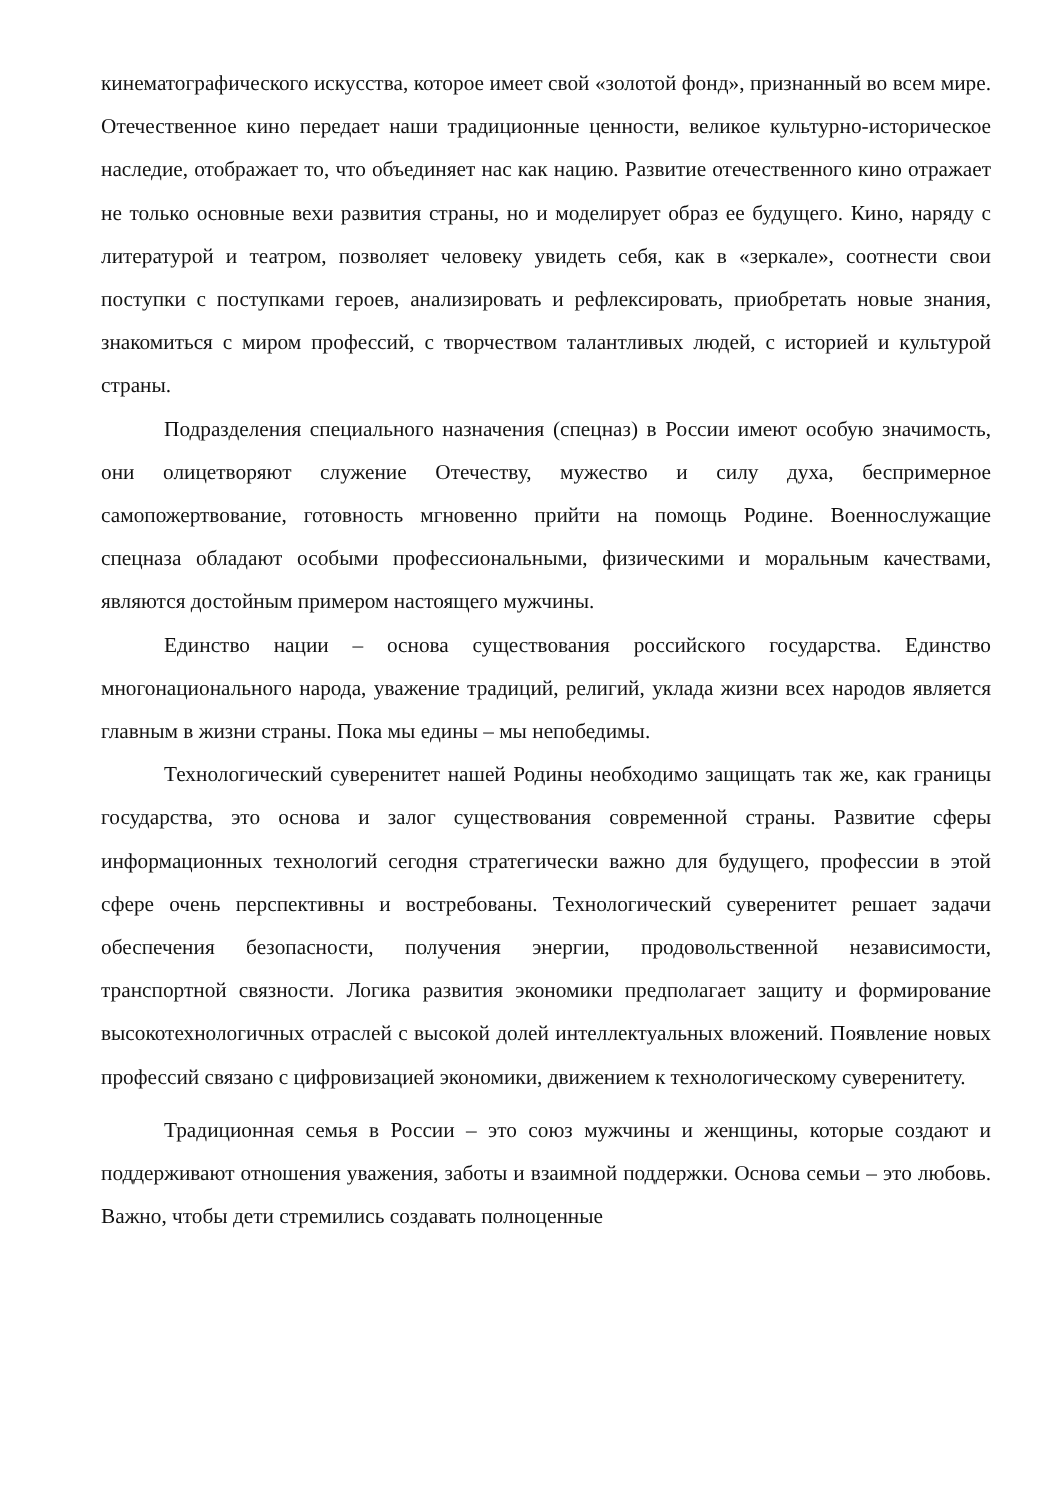кинематографического искусства, которое имеет свой «золотой фонд», признанный во всем мире. Отечественное кино передает наши традиционные ценности, великое культурно-историческое наследие, отображает то, что объединяет нас как нацию. Развитие отечественного кино отражает не только основные вехи развития страны, но и моделирует образ ее будущего. Кино, наряду с литературой и театром, позволяет человеку увидеть себя, как в «зеркале», соотнести свои поступки с поступками героев, анализировать и рефлексировать, приобретать новые знания, знакомиться с миром профессий, с творчеством талантливых людей, с историей и культурой страны.
Подразделения специального назначения (спецназ) в России имеют особую значимость, они олицетворяют служение Отечеству, мужество и силу духа, беспримерное самопожертвование, готовность мгновенно прийти на помощь Родине. Военнослужащие спецназа обладают особыми профессиональными, физическими и моральным качествами, являются достойным примером настоящего мужчины.
Единство нации – основа существования российского государства. Единство многонационального народа, уважение традиций, религий, уклада жизни всех народов является главным в жизни страны. Пока мы едины – мы непобедимы.
Технологический суверенитет нашей Родины необходимо защищать так же, как границы государства, это основа и залог существования современной страны. Развитие сферы информационных технологий сегодня стратегически важно для будущего, профессии в этой сфере очень перспективны и востребованы. Технологический суверенитет решает задачи обеспечения безопасности, получения энергии, продовольственной независимости, транспортной связности. Логика развития экономики предполагает защиту и формирование высокотехнологичных отраслей с высокой долей интеллектуальных вложений. Появление новых профессий связано с цифровизацией экономики, движением к технологическому суверенитету.
Традиционная семья в России – это союз мужчины и женщины, которые создают и поддерживают отношения уважения, заботы и взаимной поддержки. Основа семьи – это любовь. Важно, чтобы дети стремились создавать полноценные